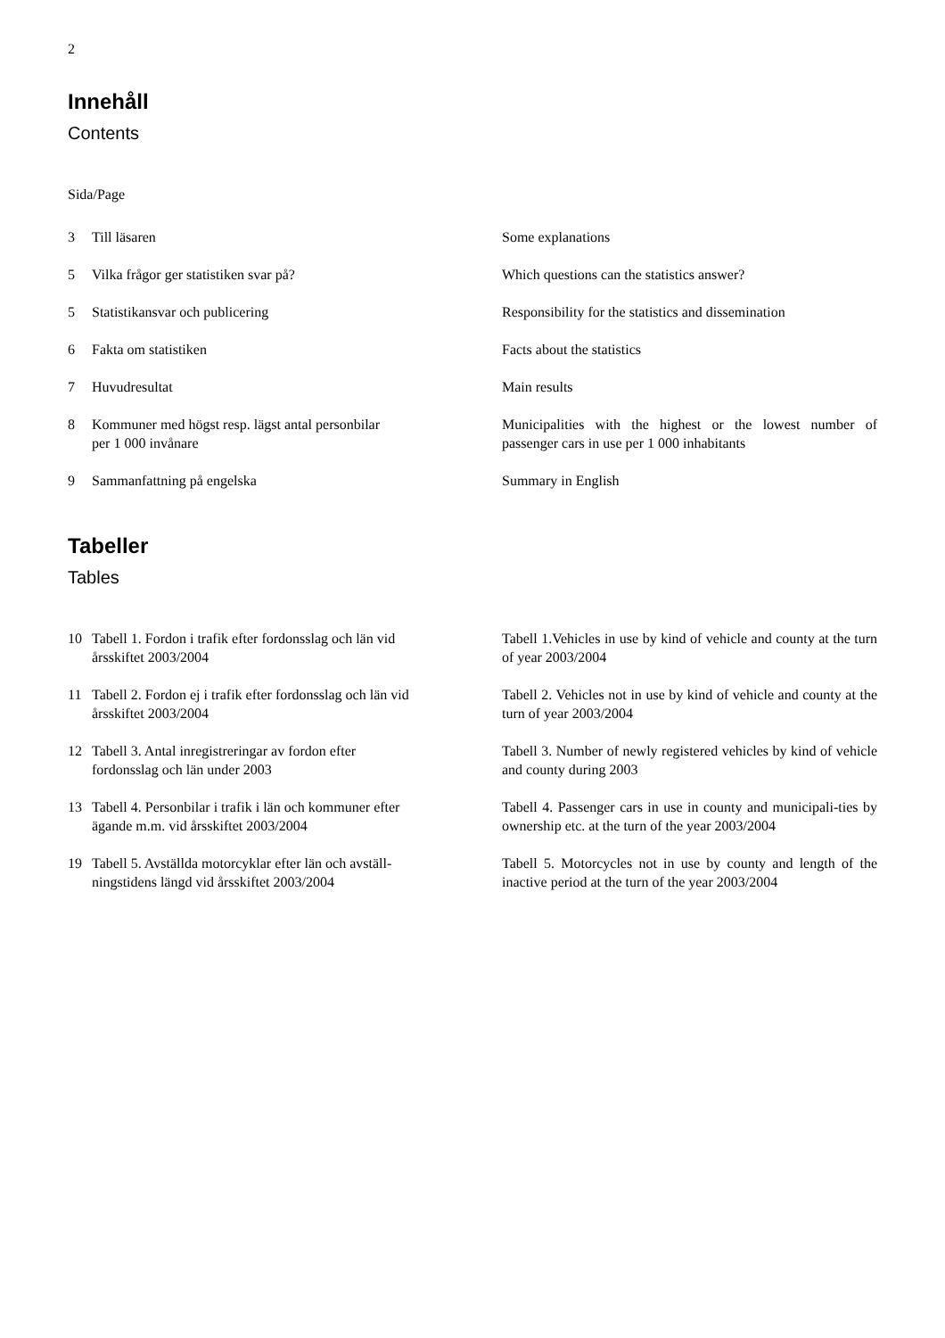2
Innehåll
Contents
Sida/Page
| 3 | Till läsaren | Some explanations |
| 5 | Vilka frågor ger statistiken svar på? | Which questions can the statistics answer? |
| 5 | Statistikansvar och publicering | Responsibility for the statistics and dissemination |
| 6 | Fakta om statistiken | Facts about the statistics |
| 7 | Huvudresultat | Main results |
| 8 | Kommuner med högst resp. lägst antal personbilar per 1 000 invånare | Municipalities with the highest or the lowest number of passenger cars in use per 1 000 inhabitants |
| 9 | Sammanfattning på engelska | Summary in English |
Tabeller
Tables
| 10 | Tabell 1. Fordon i trafik efter fordonsslag och län vid årsskiftet 2003/2004 | Tabell 1.Vehicles in use by kind of vehicle and county at the turn of year 2003/2004 |
| 11 | Tabell 2. Fordon ej i trafik efter fordonsslag och län vid årsskiftet 2003/2004 | Tabell 2. Vehicles not in use by kind of vehicle and county at the turn of year 2003/2004 |
| 12 | Tabell 3. Antal inregistreringar av fordon efter fordonsslag och län under 2003 | Tabell 3. Number of newly registered vehicles by kind of vehicle and county during 2003 |
| 13 | Tabell 4. Personbilar i trafik i län och kommuner efter ägande m.m. vid årsskiftet 2003/2004 | Tabell 4. Passenger cars in use in county and municipali-ties by ownership etc. at the turn of the year 2003/2004 |
| 19 | Tabell 5. Avställda motorcyklar efter län och avställ- ningstidens längd vid årsskiftet 2003/2004 | Tabell 5. Motorcycles not in use by county and length of the inactive period at the turn of the year 2003/2004 |